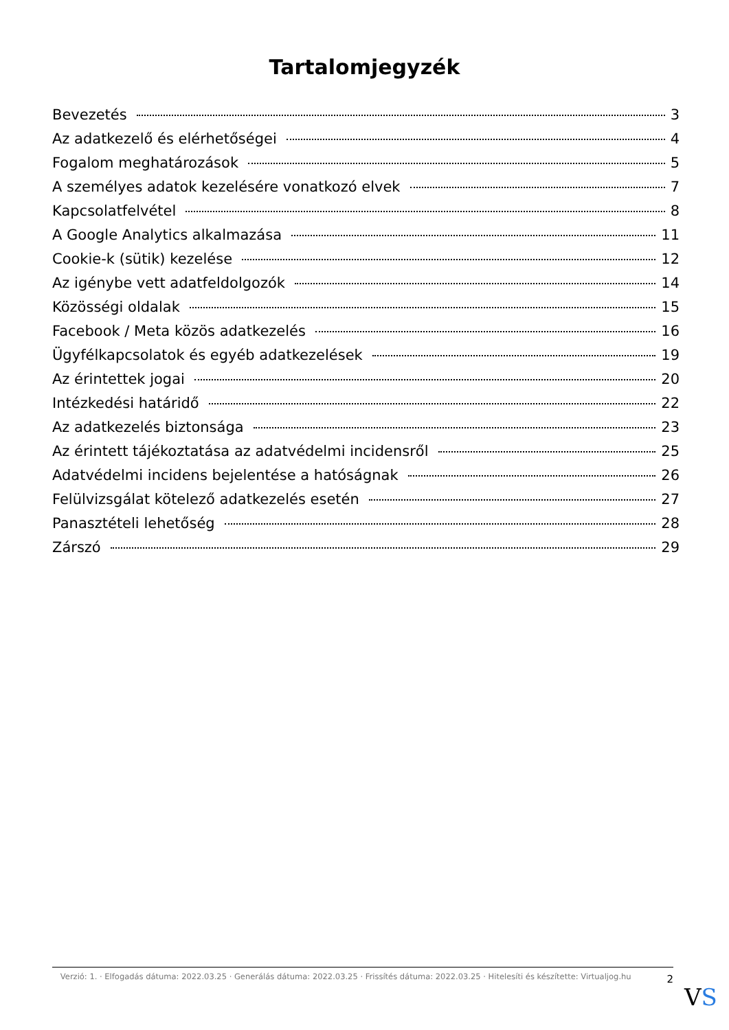Tartalomjegyzék
Bevezetés 3
Az adatkezelő és elérhetőségei 4
Fogalom meghatározások 5
A személyes adatok kezelésére vonatkozó elvek 7
Kapcsolatfelvétel 8
A Google Analytics alkalmazása 11
Cookie-k (sütik) kezelése 12
Az igénybe vett adatfeldolgozók 14
Közösségi oldalak 15
Facebook / Meta közös adatkezelés 16
Ügyfélkapcsolatok és egyéb adatkezelések 19
Az érintettek jogai 20
Intézkedési határidő 22
Az adatkezelés biztonsága 23
Az érintett tájékoztatása az adatvédelmi incidensről 25
Adatvédelmi incidens bejelentése a hatóságnak 26
Felülvizsgálat kötelező adatkezelés esetén 27
Panasztételi lehetőség 28
Zárszó 29
Verzió: 1. · Elfogadás dátuma: 2022.03.25 · Generálás dátuma: 2022.03.25 · Frissítés dátuma: 2022.03.25 · Hitelesíti és készítette: Virtualjog.hu
2
VS